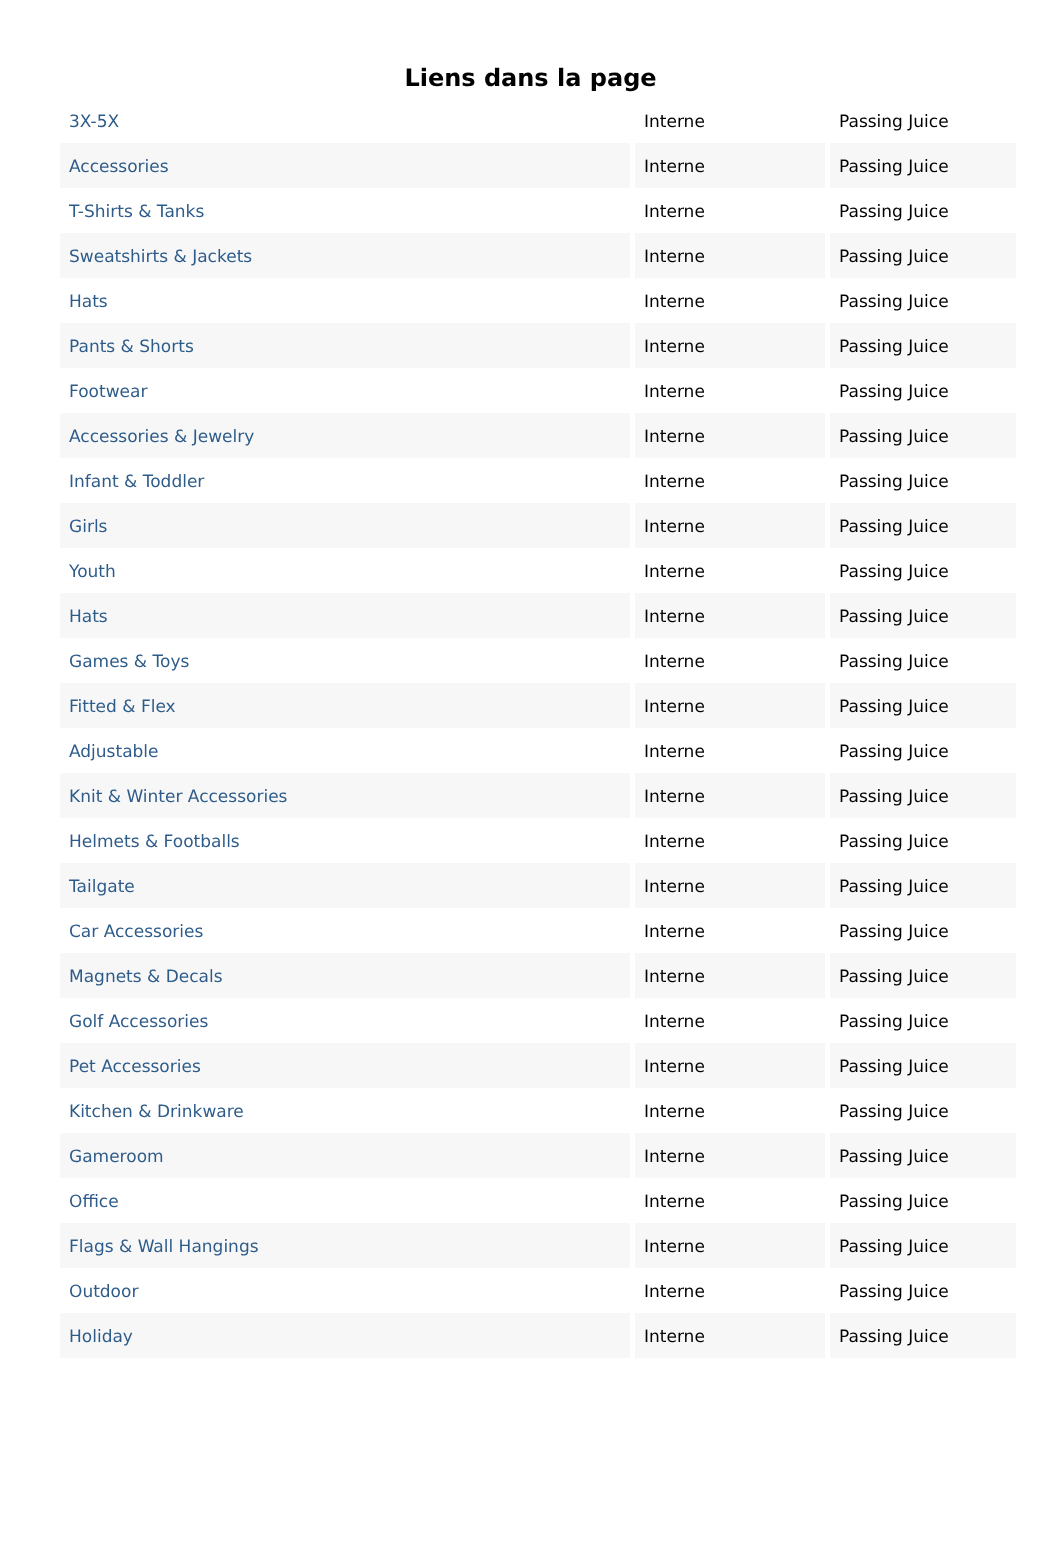Liens dans la page
| 3X-5X | Interne | Passing Juice |
| Accessories | Interne | Passing Juice |
| T-Shirts & Tanks | Interne | Passing Juice |
| Sweatshirts & Jackets | Interne | Passing Juice |
| Hats | Interne | Passing Juice |
| Pants & Shorts | Interne | Passing Juice |
| Footwear | Interne | Passing Juice |
| Accessories & Jewelry | Interne | Passing Juice |
| Infant & Toddler | Interne | Passing Juice |
| Girls | Interne | Passing Juice |
| Youth | Interne | Passing Juice |
| Hats | Interne | Passing Juice |
| Games & Toys | Interne | Passing Juice |
| Fitted & Flex | Interne | Passing Juice |
| Adjustable | Interne | Passing Juice |
| Knit & Winter Accessories | Interne | Passing Juice |
| Helmets & Footballs | Interne | Passing Juice |
| Tailgate | Interne | Passing Juice |
| Car Accessories | Interne | Passing Juice |
| Magnets & Decals | Interne | Passing Juice |
| Golf Accessories | Interne | Passing Juice |
| Pet Accessories | Interne | Passing Juice |
| Kitchen & Drinkware | Interne | Passing Juice |
| Gameroom | Interne | Passing Juice |
| Office | Interne | Passing Juice |
| Flags & Wall Hangings | Interne | Passing Juice |
| Outdoor | Interne | Passing Juice |
| Holiday | Interne | Passing Juice |